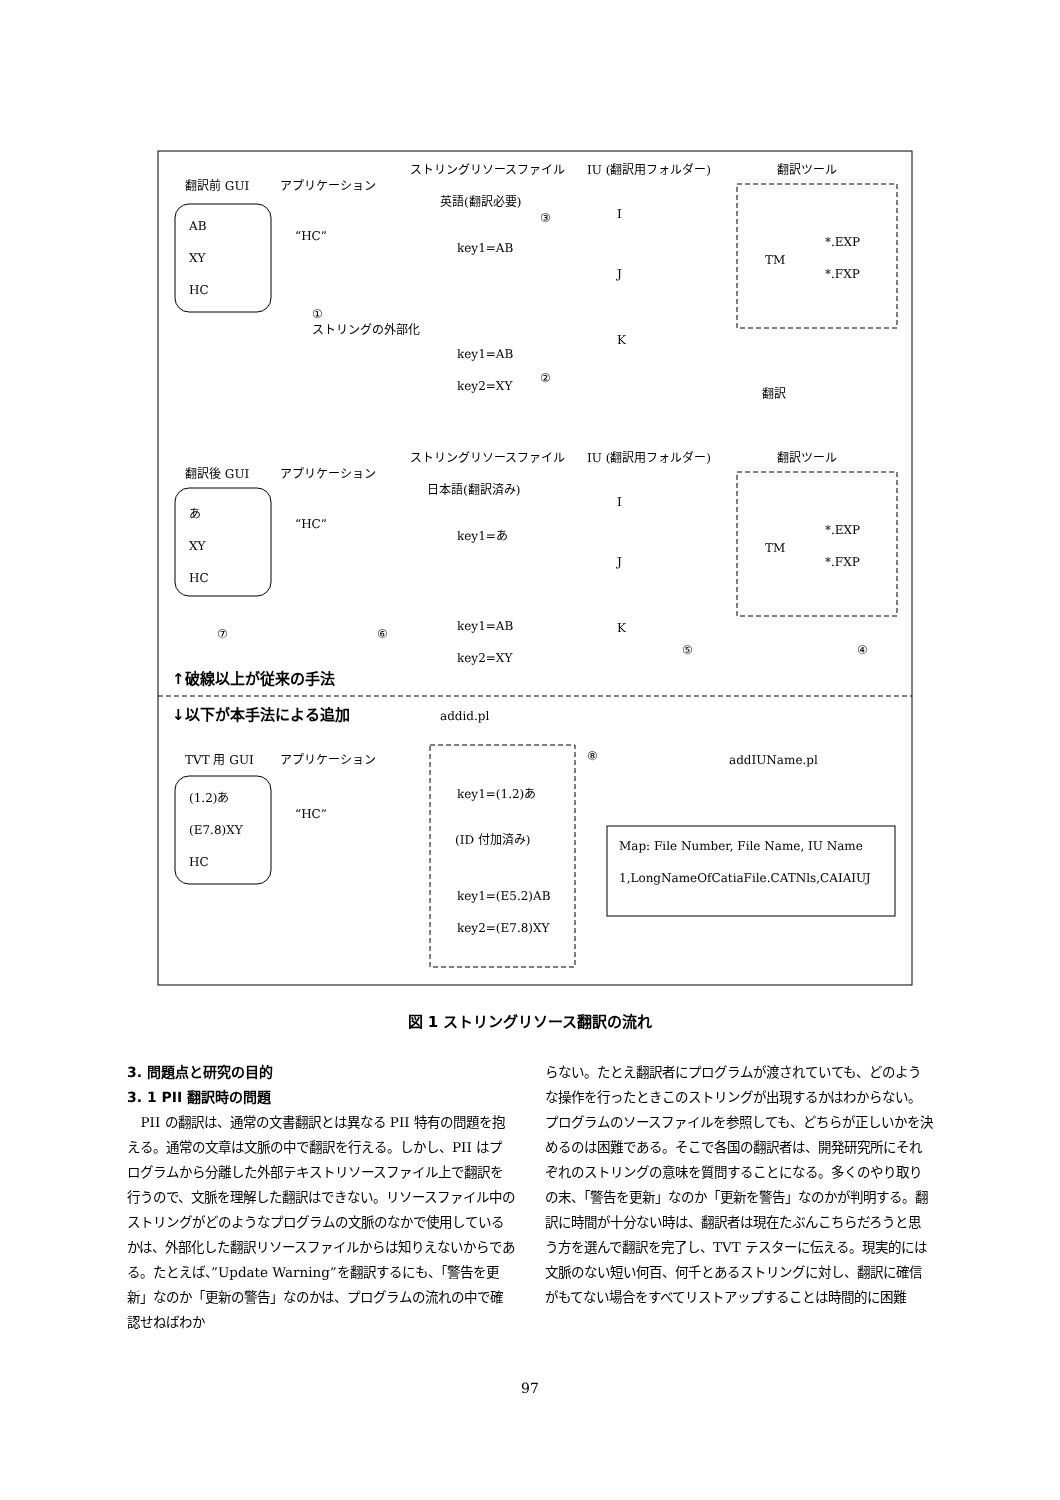翻訳前 GUI
アプリケーション
ストリングリソースファイル
IU (翻訳用フォルダー)
翻訳ツール
AB
XY
HC
“HC”
英語(翻訳必要)
③
key1=AB
I
J
K
TM
*.EXP
*.FXP
①
ストリングの外部化
key1=AB
key2=XY
②
翻訳
ストリングリソースファイル
IU (翻訳用フォルダー)
翻訳ツール
翻訳後 GUI
アプリケーション
日本語(翻訳済み)
あ
XY
HC
“HC”
key1=あ
I
J
K
TM
*.EXP
*.FXP
⑦
⑥
key1=AB
key2=XY
⑤
④
↑破線以上が従来の手法
↓以下が本手法による追加
addid.pl
⑧
addIUName.pl
TVT 用 GUI
アプリケーション
(1.2)あ
(E7.8)XY
HC
“HC”
key1=(1.2)あ
(ID 付加済み)
key1=(E5.2)AB
key2=(E7.8)XY
Map: File Number, File Name, IU Name
1,LongNameOfCatiaFile.CATNls,CAIAIUJ
図 1 ストリングリソース翻訳の流れ
3. 問題点と研究の目的
3. 1 PII 翻訳時の問題
PII の翻訳は、通常の文書翻訳とは異なる PII 特有の問題を抱える。通常の文章は文脈の中で翻訳を行える。しかし、PII はプログラムから分離した外部テキストリソースファイル上で翻訳を行うので、文脈を理解した翻訳はできない。リソースファイル中のストリングがどのようなプログラムの文脈のなかで使用しているかは、外部化した翻訳リソースファイルからは知りえないからである。たとえば、”Update Warning”を翻訳するにも、「警告を更新」なのか「更新の警告」なのかは、プログラムの流れの中で確認せねばわか
らない。たとえ翻訳者にプログラムが渡されていても、どのような操作を行ったときこのストリングが出現するかはわからない。プログラムのソースファイルを参照しても、どちらが正しいかを決めるのは困難である。そこで各国の翻訳者は、開発研究所にそれぞれのストリングの意味を質問することになる。多くのやり取りの末、「警告を更新」なのか「更新を警告」なのかが判明する。翻訳に時間が十分ない時は、翻訳者は現在たぶんこちらだろうと思う方を選んで翻訳を完了し、TVT テスターに伝える。現実的には文脈のない短い何百、何千とあるストリングに対し、翻訳に確信がもてない場合をすべてリストアップすることは時間的に困難
97